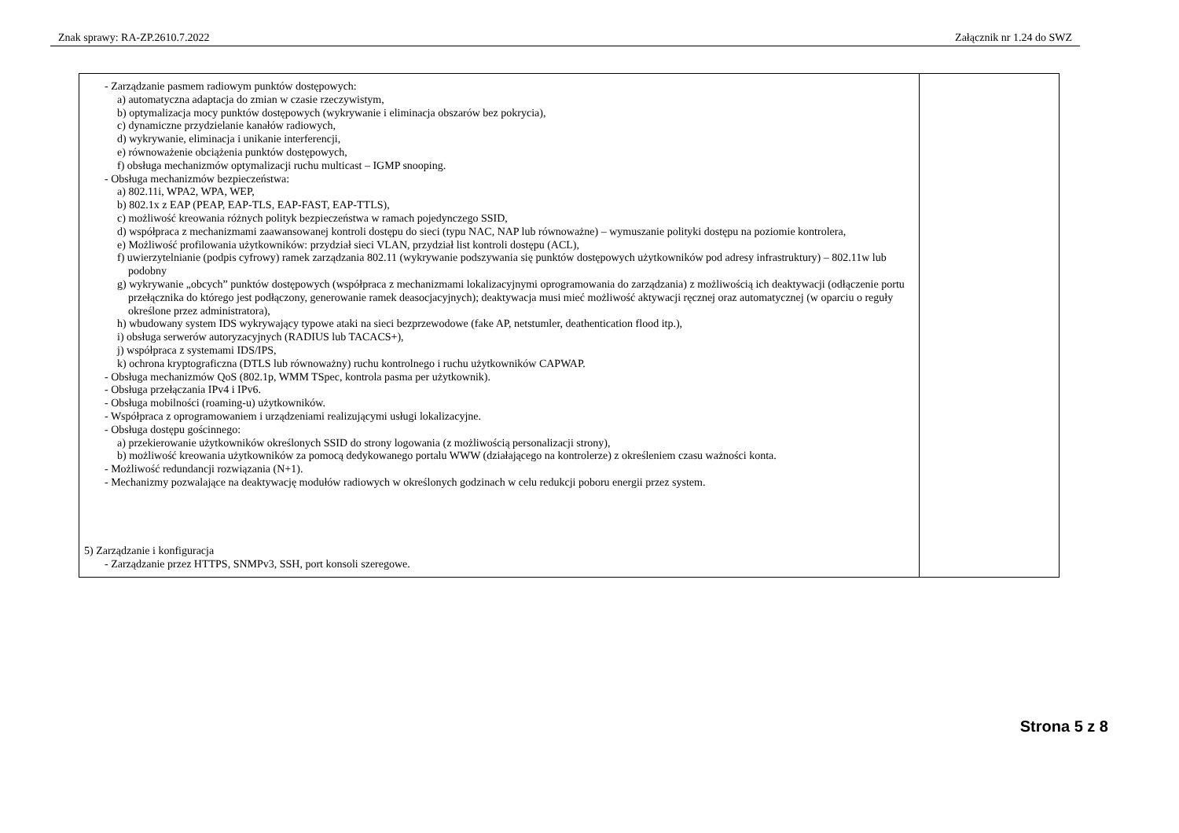Znak sprawy: RA-ZP.2610.7.2022 Załącznik nr 1.24 do SWZ
| - Zarządzanie pasmem radiowym punktów dostępowych: a) automatyczna adaptacja do zmian w czasie rzeczywistym, b) optymalizacja mocy punktów dostępowych (wykrywanie i eliminacja obszarów bez pokrycia), c) dynamiczne przydzielanie kanałów radiowych, d) wykrywanie, eliminacja i unikanie interferencji, e) równoważenie obciążenia punktów dostępowych, f) obsługa mechanizmów optymalizacji ruchu multicast – IGMP snooping. - Obsługa mechanizmów bezpieczeństwa: a) 802.11i, WPA2, WPA, WEP, b) 802.1x z EAP (PEAP, EAP-TLS, EAP-FAST, EAP-TTLS), c) możliwość kreowania różnych polityk bezpieczeństwa w ramach pojedynczego SSID, d) współpraca z mechanizmami zaawansowanej kontroli dostępu do sieci (typu NAC, NAP lub równoważne) – wymuszanie polityki dostępu na poziomie kontrolera, e) Możliwość profilowania użytkowników: przydział sieci VLAN, przydział list kontroli dostępu (ACL), f) uwierzytelnianie (podpis cyfrowy) ramek zarządzania 802.11 (wykrywanie podszywania się punktów dostępowych użytkowników pod adresy infrastruktury) – 802.11w lub podobny g) wykrywanie „obcych” punktów dostępowych (współpraca z mechanizmami lokalizacyjnymi oprogramowania do zarządzania) z możliwością ich deaktywacji (odłączenie portu przełącznika do którego jest podłączony, generowanie ramek deasocjacyjnych); deaktywacja musi mieć możliwość aktywacji ręcznej oraz automatycznej (w oparciu o reguły określone przez administratora), h) wbudowany system IDS wykrywający typowe ataki na sieci bezprzewodowe (fake AP, netstumler, deathentication flood itp.), i) obsługa serwerów autoryzacyjnych (RADIUS lub TACACS+), j) współpraca z systemami IDS/IPS, k) ochrona kryptograficzna (DTLS lub równoważny) ruchu kontrolnego i ruchu użytkowników CAPWAP. - Obsługa mechanizmów QoS (802.1p, WMM TSpec, kontrola pasma per użytkownik). - Obsługa przełączania IPv4 i IPv6. - Obsługa mobilności (roaming-u) użytkowników. - Współpraca z oprogramowaniem i urządzeniami realizującymi usługi lokalizacyjne. - Obsługa dostępu gościnnego: a) przekierowanie użytkowników określonych SSID do strony logowania (z możliwością personalizacji strony), b) możliwość kreowania użytkowników za pomocą dedykowanego portalu WWW (działającego na kontrolerze) z określeniem czasu ważności konta. - Możliwość redundancji rozwiązania (N+1). - Mechanizmy pozwalające na deaktywację modułów radiowych w określonych godzinach w celu redukcji poboru energii przez system. 5) Zarządzanie i konfiguracja - Zarządzanie przez HTTPS, SNMPv3, SSH, port konsoli szeregowe. | |
Strona 5 z 8